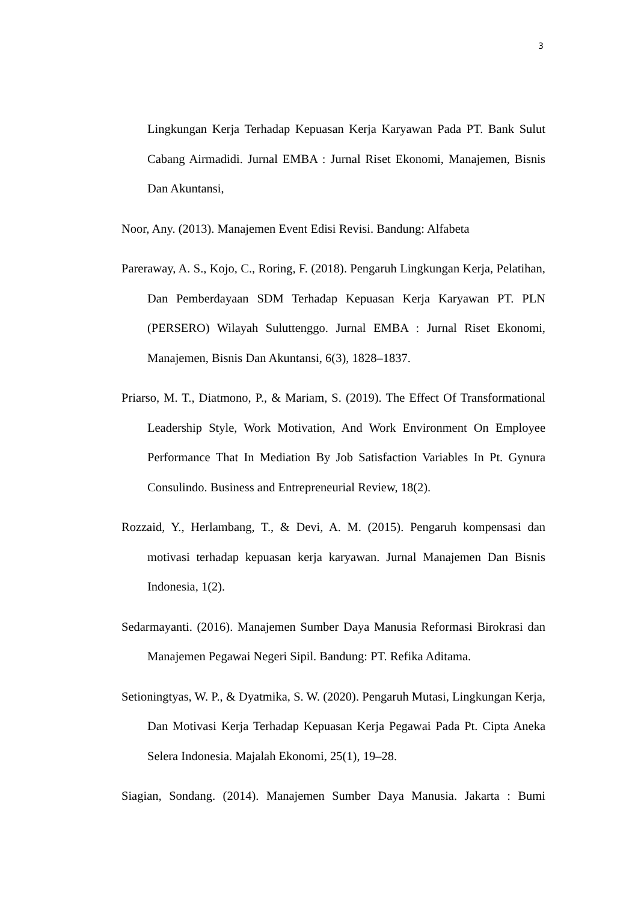3
Lingkungan Kerja Terhadap Kepuasan Kerja Karyawan Pada PT. Bank Sulut Cabang Airmadidi. Jurnal EMBA : Jurnal Riset Ekonomi, Manajemen, Bisnis Dan Akuntansi,
Noor, Any. (2013). Manajemen Event Edisi Revisi. Bandung: Alfabeta
Pareraway, A. S., Kojo, C., Roring, F. (2018). Pengaruh Lingkungan Kerja, Pelatihan, Dan Pemberdayaan SDM Terhadap Kepuasan Kerja Karyawan PT. PLN (PERSERO) Wilayah Suluttenggo. Jurnal EMBA : Jurnal Riset Ekonomi, Manajemen, Bisnis Dan Akuntansi, 6(3), 1828–1837.
Priarso, M. T., Diatmono, P., & Mariam, S. (2019). The Effect Of Transformational Leadership Style, Work Motivation, And Work Environment On Employee Performance That In Mediation By Job Satisfaction Variables In Pt. Gynura Consulindo. Business and Entrepreneurial Review, 18(2).
Rozzaid, Y., Herlambang, T., & Devi, A. M. (2015). Pengaruh kompensasi dan motivasi terhadap kepuasan kerja karyawan. Jurnal Manajemen Dan Bisnis Indonesia, 1(2).
Sedarmayanti. (2016). Manajemen Sumber Daya Manusia Reformasi Birokrasi dan Manajemen Pegawai Negeri Sipil. Bandung: PT. Refika Aditama.
Setioningtyas, W. P., & Dyatmika, S. W. (2020). Pengaruh Mutasi, Lingkungan Kerja, Dan Motivasi Kerja Terhadap Kepuasan Kerja Pegawai Pada Pt. Cipta Aneka Selera Indonesia. Majalah Ekonomi, 25(1), 19–28.
Siagian, Sondang. (2014). Manajemen Sumber Daya Manusia. Jakarta : Bumi